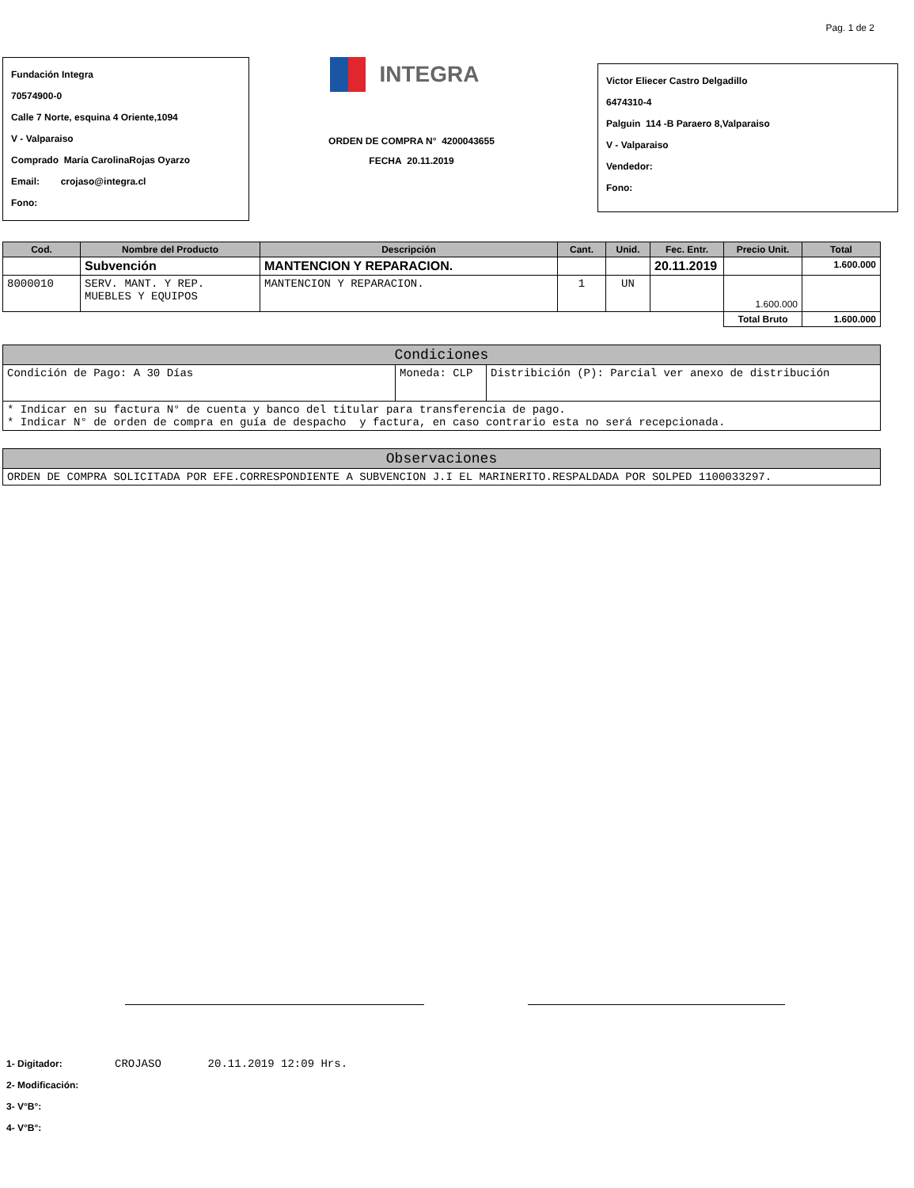Pag. 1 de 2
Fundación Integra
70574900-0
Calle 7 Norte, esquina 4 Oriente,1094
V - Valparaiso
Comprado María CarolinaRojas Oyarzo
Email: crojaso@integra.cl
Fono:
INTEGRA
ORDEN DE COMPRA N° 4200043655
FECHA 20.11.2019
Victor Eliecer Castro Delgadillo
6474310-4
Palguin 114 -B Paraero 8,Valparaiso
V - Valparaiso
Vendedor:
Fono:
| Cod. | Nombre del Producto | Descripción | Cant. | Unid. | Fec. Entr. | Precio Unit. | Total |
| --- | --- | --- | --- | --- | --- | --- | --- |
| | Subvención | MANTENCION Y REPARACION. | | | 20.11.2019 | | 1.600.000 |
| 8000010 | SERV. MANT. Y REP. MUEBLES Y EQUIPOS | MANTENCION Y REPARACION. | 1 | UN | | 1.600.000 | |
| | | | | | | Total Bruto | 1.600.000 |
| Condiciones | | |
| --- | --- | --- |
| Condición de Pago: A 30 Días | Moneda: CLP | Distribición (P): Parcial ver anexo de distribución |
| * Indicar en su factura N° de cuenta y banco del titular para transferencia de pago. * Indicar N° de orden de compra en guía de despacho y factura, en caso contrario esta no será recepcionada. | | |
| Observaciones |
| --- |
| ORDEN DE COMPRA SOLICITADA POR EFE.CORRESPONDIENTE A SUBVENCION J.I EL MARINERITO.RESPALDADA POR SOLPED 1100033297. |
1- Digitador: CROJASO 20.11.2019 12:09 Hrs.
2- Modificación:
3- V°B°:
4- V°B°: